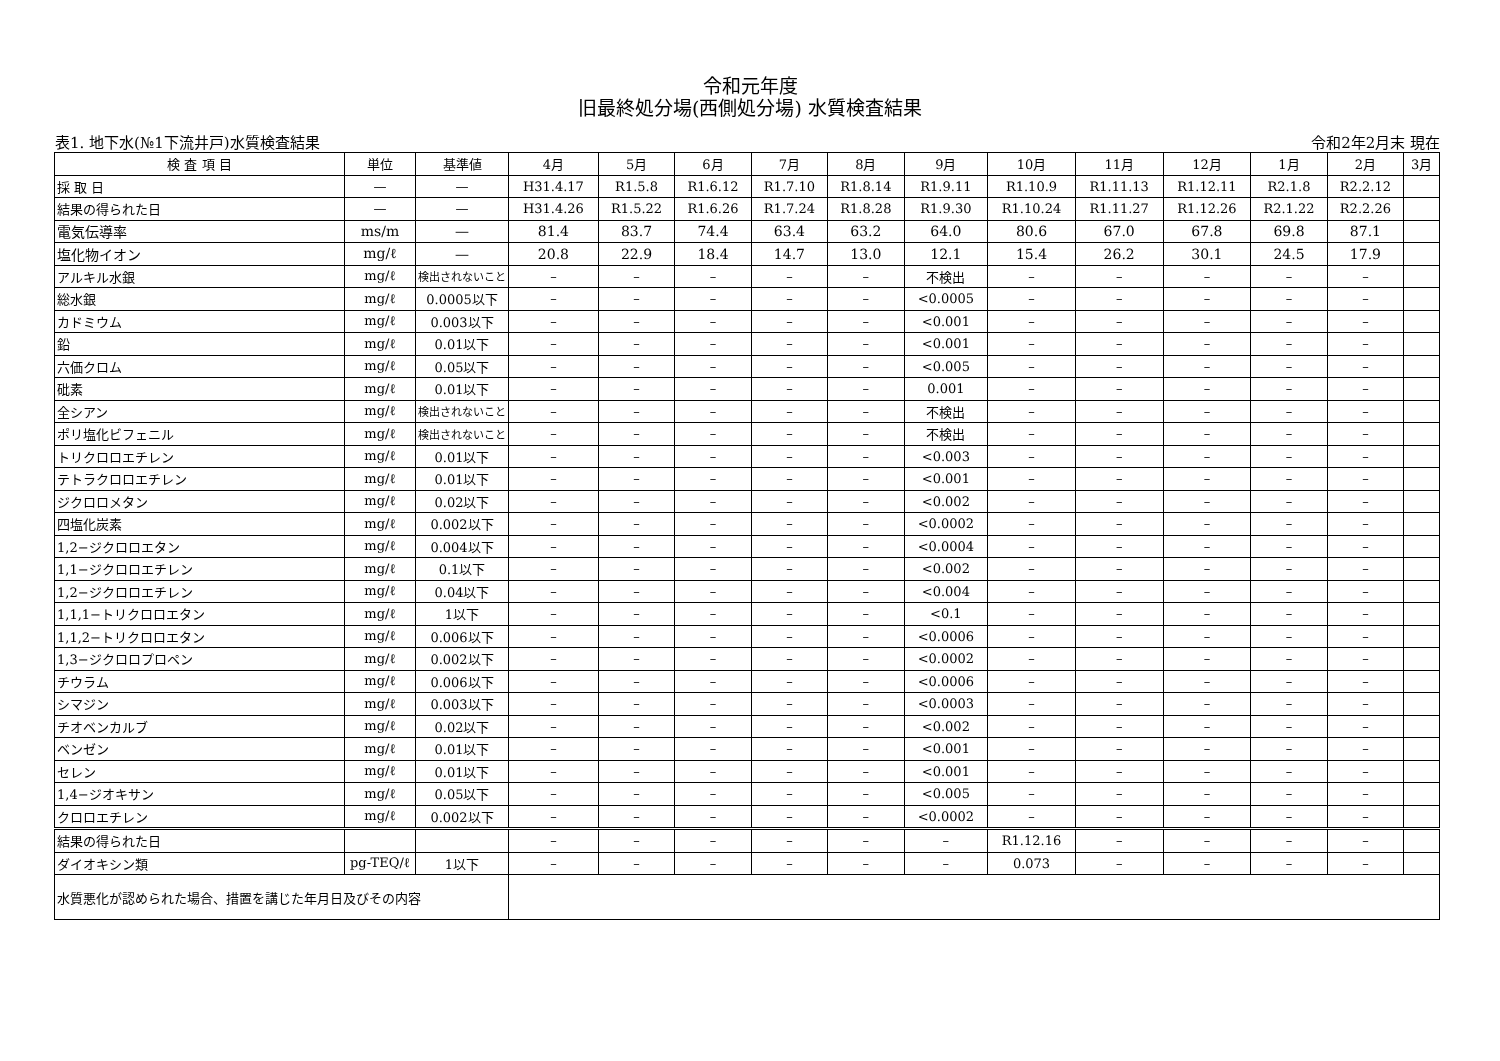令和元年度
旧最終処分場(西側処分場) 水質検査結果
表1. 地下水(№1下流井戸)水質検査結果 令和2年2月末 現在
| 検 査 項 目 | 単位 | 基準値 | 4月 | 5月 | 6月 | 7月 | 8月 | 9月 | 10月 | 11月 | 12月 | 1月 | 2月 | 3月 |
| --- | --- | --- | --- | --- | --- | --- | --- | --- | --- | --- | --- | --- | --- | --- |
| 採 取 日 | — | — | H31.4.17 | R1.5.8 | R1.6.12 | R1.7.10 | R1.8.14 | R1.9.11 | R1.10.9 | R1.11.13 | R1.12.11 | R2.1.8 | R2.2.12 | |
| 結果の得られた日 | — | — | H31.4.26 | R1.5.22 | R1.6.26 | R1.7.24 | R1.8.28 | R1.9.30 | R1.10.24 | R1.11.27 | R1.12.26 | R2.1.22 | R2.2.26 | |
| 電気伝導率 | ms/m | — | 81.4 | 83.7 | 74.4 | 63.4 | 63.2 | 64.0 | 80.6 | 67.0 | 67.8 | 69.8 | 87.1 | |
| 塩化物イオン | mg/ℓ | — | 20.8 | 22.9 | 18.4 | 14.7 | 13.0 | 12.1 | 15.4 | 26.2 | 30.1 | 24.5 | 17.9 | |
| アルキル水銀 | mg/ℓ | 検出されないこと | – | – | – | – | – | 不検出 | – | – | – | – | – | |
| 総水銀 | mg/ℓ | 0.0005以下 | – | – | – | – | – | <0.0005 | – | – | – | – | – | |
| カドミウム | mg/ℓ | 0.003以下 | – | – | – | – | – | <0.001 | – | – | – | – | – | |
| 鉛 | mg/ℓ | 0.01以下 | – | – | – | – | – | <0.001 | – | – | – | – | – | |
| 六価クロム | mg/ℓ | 0.05以下 | – | – | – | – | – | <0.005 | – | – | – | – | – | |
| 砒素 | mg/ℓ | 0.01以下 | – | – | – | – | – | 0.001 | – | – | – | – | – | |
| 全シアン | mg/ℓ | 検出されないこと | – | – | – | – | – | 不検出 | – | – | – | – | – | |
| ポリ塩化ビフェニル | mg/ℓ | 検出されないこと | – | – | – | – | – | 不検出 | – | – | – | – | – | |
| トリクロロエチレン | mg/ℓ | 0.01以下 | – | – | – | – | – | <0.003 | – | – | – | – | – | |
| テトラクロロエチレン | mg/ℓ | 0.01以下 | – | – | – | – | – | <0.001 | – | – | – | – | – | |
| ジクロロメタン | mg/ℓ | 0.02以下 | – | – | – | – | – | <0.002 | – | – | – | – | – | |
| 四塩化炭素 | mg/ℓ | 0.002以下 | – | – | – | – | – | <0.0002 | – | – | – | – | – | |
| 1,2−ジクロロエタン | mg/ℓ | 0.004以下 | – | – | – | – | – | <0.0004 | – | – | – | – | – | |
| 1,1−ジクロロエチレン | mg/ℓ | 0.1以下 | – | – | – | – | – | <0.002 | – | – | – | – | – | |
| 1,2−ジクロロエチレン | mg/ℓ | 0.04以下 | – | – | – | – | – | <0.004 | – | – | – | – | – | |
| 1,1,1−トリクロロエタン | mg/ℓ | 1以下 | – | – | – | – | – | <0.1 | – | – | – | – | – | |
| 1,1,2−トリクロロエタン | mg/ℓ | 0.006以下 | – | – | – | – | – | <0.0006 | – | – | – | – | – | |
| 1,3−ジクロロプロペン | mg/ℓ | 0.002以下 | – | – | – | – | – | <0.0002 | – | – | – | – | – | |
| チウラム | mg/ℓ | 0.006以下 | – | – | – | – | – | <0.0006 | – | – | – | – | – | |
| シマジン | mg/ℓ | 0.003以下 | – | – | – | – | – | <0.0003 | – | – | – | – | – | |
| チオベンカルブ | mg/ℓ | 0.02以下 | – | – | – | – | – | <0.002 | – | – | – | – | – | |
| ベンゼン | mg/ℓ | 0.01以下 | – | – | – | – | – | <0.001 | – | – | – | – | – | |
| セレン | mg/ℓ | 0.01以下 | – | – | – | – | – | <0.001 | – | – | – | – | – | |
| 1,4−ジオキサン | mg/ℓ | 0.05以下 | – | – | – | – | – | <0.005 | – | – | – | – | – | |
| クロロエチレン | mg/ℓ | 0.002以下 | – | – | – | – | – | <0.0002 | – | – | – | – | – | |
| 結果の得られた日 | | | – | – | – | – | – | – | R1.12.16 | – | – | – | – | |
| ダイオキシン類 | pg-TEQ/ℓ | 1以下 | – | – | – | – | – | – | 0.073 | – | – | – | – | |
| 水質悪化が認められた場合、措置を講じた年月日及びその内容 | | | | | | | | | | | | | | |